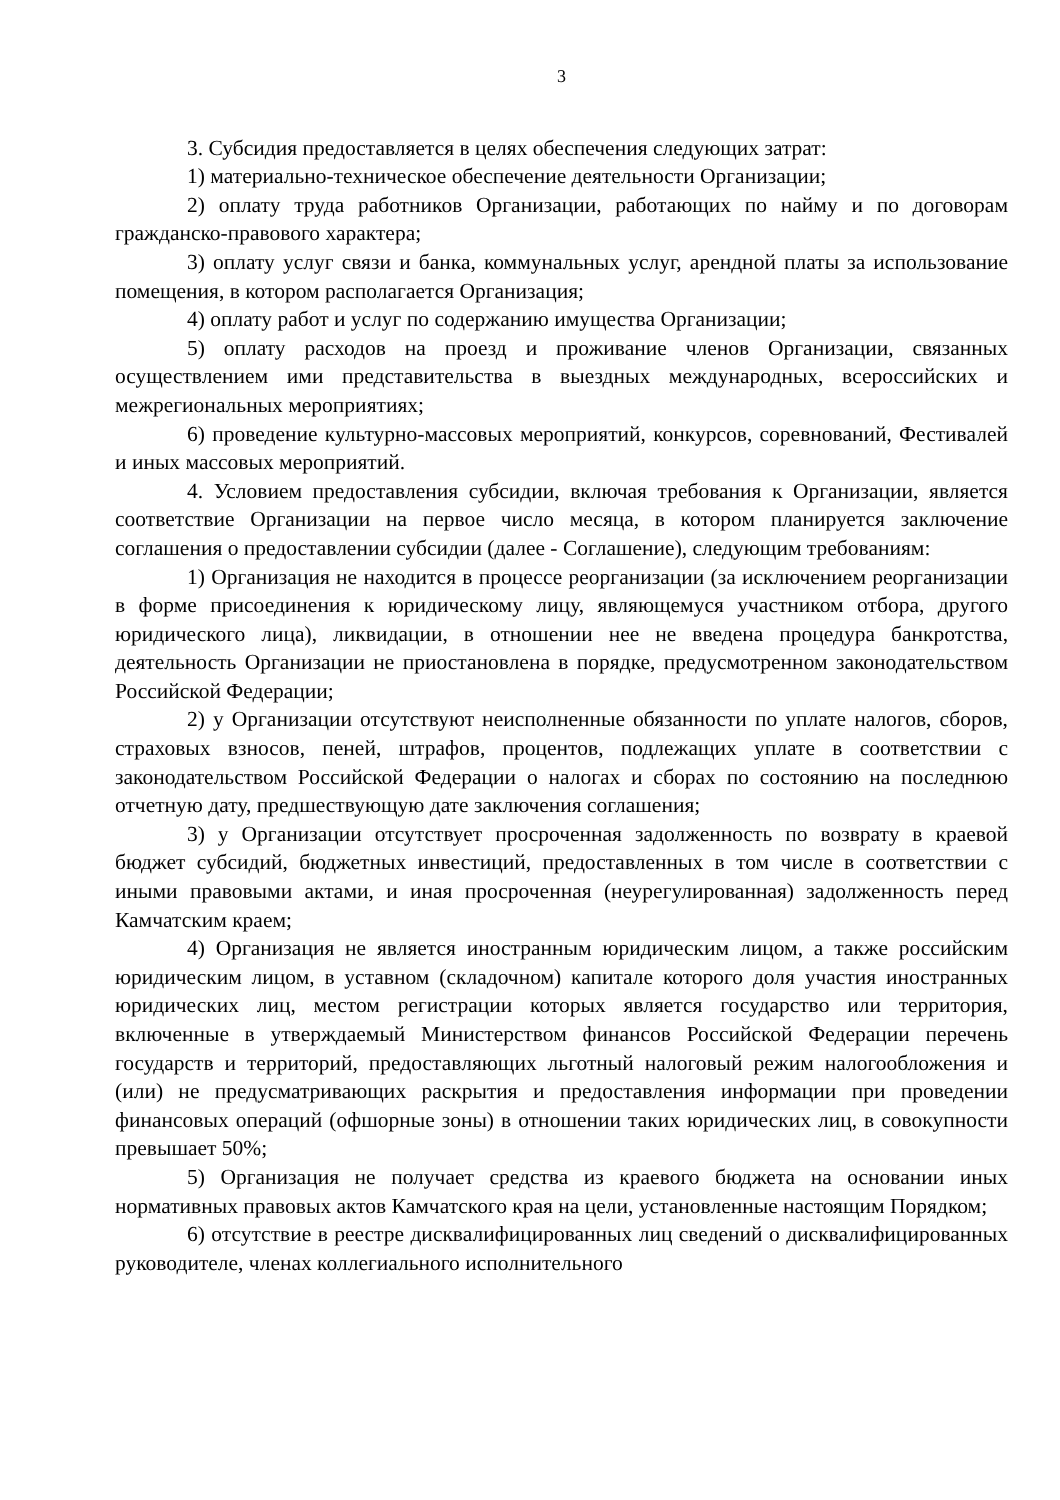3
3. Субсидия предоставляется в целях обеспечения следующих затрат:
1) материально-техническое обеспечение деятельности Организации;
2) оплату труда работников Организации, работающих по найму и по договорам гражданско-правового характера;
3) оплату услуг связи и банка, коммунальных услуг, арендной платы за использование помещения, в котором располагается Организация;
4) оплату работ и услуг по содержанию имущества Организации;
5) оплату расходов на проезд и проживание членов Организации, связанных осуществлением ими представительства в выездных международных, всероссийских и межрегиональных мероприятиях;
6) проведение культурно-массовых мероприятий, конкурсов, соревнований, Фестивалей и иных массовых мероприятий.
4. Условием предоставления субсидии, включая требования к Организации, является соответствие Организации на первое число месяца, в котором планируется заключение соглашения о предоставлении субсидии (далее - Соглашение), следующим требованиям:
1) Организация не находится в процессе реорганизации (за исключением реорганизации в форме присоединения к юридическому лицу, являющемуся участником отбора, другого юридического лица), ликвидации, в отношении нее не введена процедура банкротства, деятельность Организации не приостановлена в порядке, предусмотренном законодательством Российской Федерации;
2) у Организации отсутствуют неисполненные обязанности по уплате налогов, сборов, страховых взносов, пеней, штрафов, процентов, подлежащих уплате в соответствии с законодательством Российской Федерации о налогах и сборах по состоянию на последнюю отчетную дату, предшествующую дате заключения соглашения;
3) у Организации отсутствует просроченная задолженность по возврату в краевой бюджет субсидий, бюджетных инвестиций, предоставленных в том числе в соответствии с иными правовыми актами, и иная просроченная (неурегулированная) задолженность перед Камчатским краем;
4) Организация не является иностранным юридическим лицом, а также российским юридическим лицом, в уставном (складочном) капитале которого доля участия иностранных юридических лиц, местом регистрации которых является государство или территория, включенные в утверждаемый Министерством финансов Российской Федерации перечень государств и территорий, предоставляющих льготный налоговый режим налогообложения и (или) не предусматривающих раскрытия и предоставления информации при проведении финансовых операций (офшорные зоны) в отношении таких юридических лиц, в совокупности превышает 50%;
5) Организация не получает средства из краевого бюджета на основании иных нормативных правовых актов Камчатского края на цели, установленные настоящим Порядком;
6) отсутствие в реестре дисквалифицированных лиц сведений о дисквалифицированных руководителе, членах коллегиального исполнительного